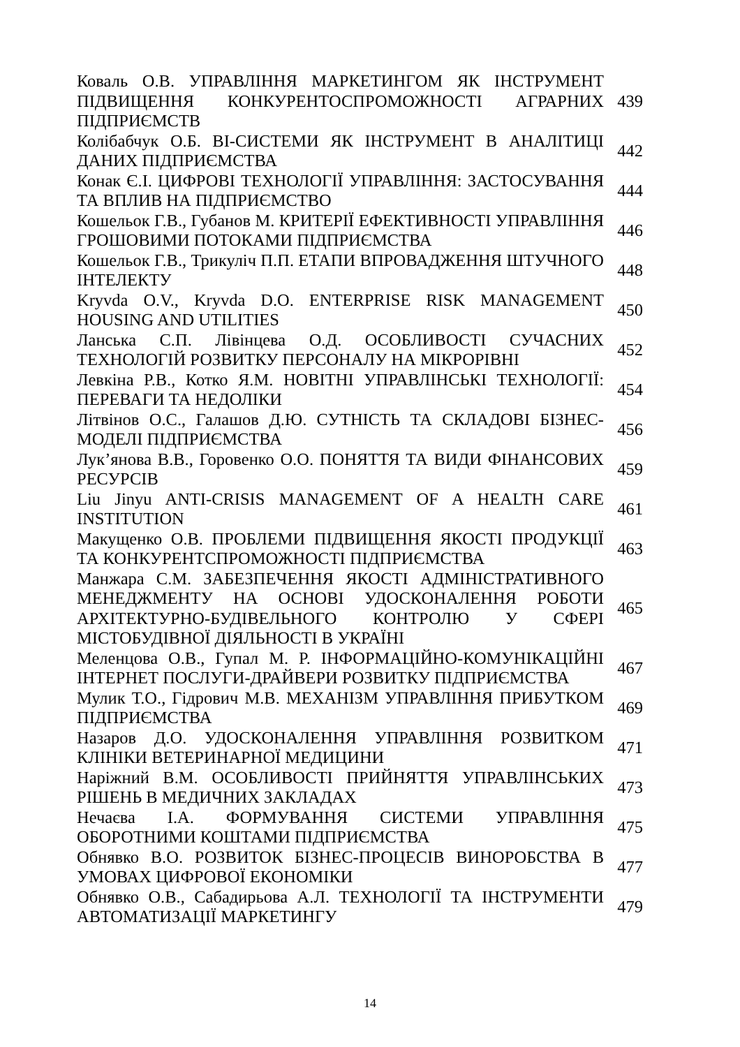| Коваль О.В. УПРАВЛІННЯ МАРКЕТИНГОМ ЯК ІНСТРУМЕНТ ПІДВИЩЕННЯ КОНКУРЕНТОСПРОМОЖНОСТІ АГРАРНИХ ПІДПРИЄМСТВ | 439 |
| Колібабчук О.Б. BI-СИСТЕМИ ЯК ІНСТРУМЕНТ В АНАЛІТИЦІ ДАНИХ ПІДПРИЄМСТВА | 442 |
| Конак Є.І. ЦИФРОВІ ТЕХНОЛОГІЇ УПРАВЛІННЯ: ЗАСТОСУВАННЯ ТА ВПЛИВ НА ПІДПРИЄМСТВО | 444 |
| Кошельок Г.В., Губанов М. КРИТЕРІЇ ЕФЕКТИВНОСТІ УПРАВЛІННЯ ГРОШОВИМИ ПОТОКАМИ ПІДПРИЄМСТВА | 446 |
| Кошельок Г.В., Трикуліч П.П. ЕТАПИ ВПРОВАДЖЕННЯ ШТУЧНОГО ІНТЕЛЕКТУ | 448 |
| Kryvda O.V., Kryvda D.O. ENTERPRISE RISK MANAGEMENT HOUSING AND UTILITIES | 450 |
| Ланська С.П. Лівінцева О.Д. ОСОБЛИВОСТІ СУЧАСНИХ ТЕХНОЛОГІЙ РОЗВИТКУ ПЕРСОНАЛУ НА МІКРОРІВНІ | 452 |
| Левкіна Р.В., Котко Я.М. НОВІТНІ УПРАВЛІНСЬКІ ТЕХНОЛОГІЇ: ПЕРЕВАГИ ТА НЕДОЛІКИ | 454 |
| Літвінов О.С., Галашов Д.Ю. СУТНІСТЬ ТА СКЛАДОВІ БІЗНЕС-МОДЕЛІ ПІДПРИЄМСТВА | 456 |
| Лук’янова В.В., Горовенко О.О. ПОНЯТТЯ ТА ВИДИ ФІНАНСОВИХ РЕСУРСІВ | 459 |
| Liu Jinyu ANTI-CRISIS MANAGEMENT OF A HEALTH CARE INSTITUTION | 461 |
| Макущенко О.В. ПРОБЛЕМИ ПІДВИЩЕННЯ ЯКОСТІ ПРОДУКЦІЇ ТА КОНКУРЕНТСПРОМОЖНОСТІ ПІДПРИЄМСТВА | 463 |
| Манжара С.М. ЗАБЕЗПЕЧЕННЯ ЯКОСТІ АДМІНІСТРАТИВНОГО МЕНЕДЖМЕНТУ НА ОСНОВІ УДОСКОНАЛЕННЯ РОБОТИ АРХІТЕКТУРНО-БУДІВЕЛЬНОГО КОНТРОЛЮ У СФЕРІ МІСТОБУДІВНОЇ ДІЯЛЬНОСТІ В УКРАЇНІ | 465 |
| Меленцова О.В., Гупал М. Р. ІНФОРМАЦІЙНО-КОМУНІКАЦІЙНІ ІНТЕРНЕТ ПОСЛУГИ-ДРАЙВЕРИ РОЗВИТКУ ПІДПРИЄМСТВА | 467 |
| Мулик Т.О., Гідрович М.В. МЕХАНІЗМ УПРАВЛІННЯ ПРИБУТКОМ ПІДПРИЄМСТВА | 469 |
| Назаров Д.О. УДОСКОНАЛЕННЯ УПРАВЛІННЯ РОЗВИТКОМ КЛІНІКИ ВЕТЕРИНАРНОЇ МЕДИЦИНИ | 471 |
| Наріжний В.М. ОСОБЛИВОСТІ ПРИЙНЯТТЯ УПРАВЛІНСЬКИХ РІШЕНЬ В МЕДИЧНИХ ЗАКЛАДАХ | 473 |
| Нечаєва І.А. ФОРМУВАННЯ СИСТЕМИ УПРАВЛІННЯ ОБОРОТНИМИ КОШТАМИ ПІДПРИЄМСТВА | 475 |
| Обнявко В.О. РОЗВИТОК БІЗНЕС-ПРОЦЕСІВ ВИНОРОБСТВА В УМОВАХ ЦИФРОВОЇ ЕКОНОМІКИ | 477 |
| Обнявко О.В., Сабадирьова А.Л. ТЕХНОЛОГІЇ ТА ІНСТРУМЕНТИ АВТОМАТИЗАЦІЇ МАРКЕТИНГУ | 479 |
14